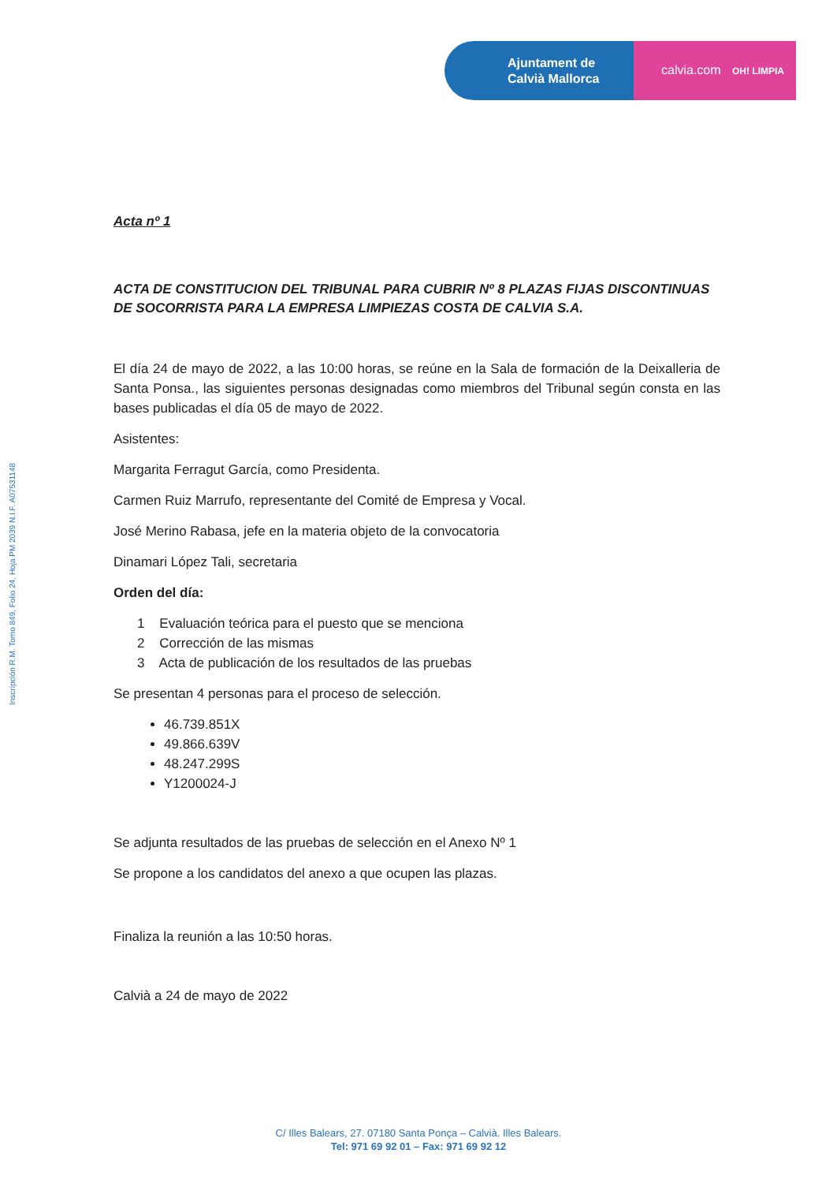Ajuntament de
Calvià Mallorca
calvia.com OH! LIMPIA
Inscripción R.M. Tomo 849, Folio 24, Hoja PM 2039 N.I.F. A07531148
Acta nº 1
ACTA DE CONSTITUCION DEL TRIBUNAL PARA CUBRIR Nº 8 PLAZAS FIJAS DISCONTINUAS DE SOCORRISTA PARA LA EMPRESA LIMPIEZAS COSTA DE CALVIA S.A.
El día 24 de mayo de 2022, a las 10:00 horas, se reúne en la Sala de formación de la Deixalleria de Santa Ponsa., las siguientes personas designadas como miembros del Tribunal según consta en las bases publicadas el día 05 de mayo de 2022.
Asistentes:
Margarita Ferragut García, como Presidenta.
Carmen Ruiz Marrufo, representante del Comité de Empresa y Vocal.
José Merino Rabasa, jefe en la materia objeto de la convocatoria
Dinamari López Tali, secretaria
Orden del día:
1 Evaluación teórica para el puesto que se menciona
2 Corrección de las mismas
3 Acta de publicación de los resultados de las pruebas
Se presentan 4 personas para el proceso de selección.
46.739.851X
49.866.639V
48.247.299S
Y1200024-J
Se adjunta resultados de las pruebas de selección en el Anexo Nº 1
Se propone a los candidatos del anexo a que ocupen las plazas.
Finaliza la reunión a las 10:50 horas.
Calvià a 24 de mayo de 2022
C/ Illes Balears, 27. 07180 Santa Ponça – Calvià. Illes Balears.
Tel: 971 69 92 01 – Fax: 971 69 92 12